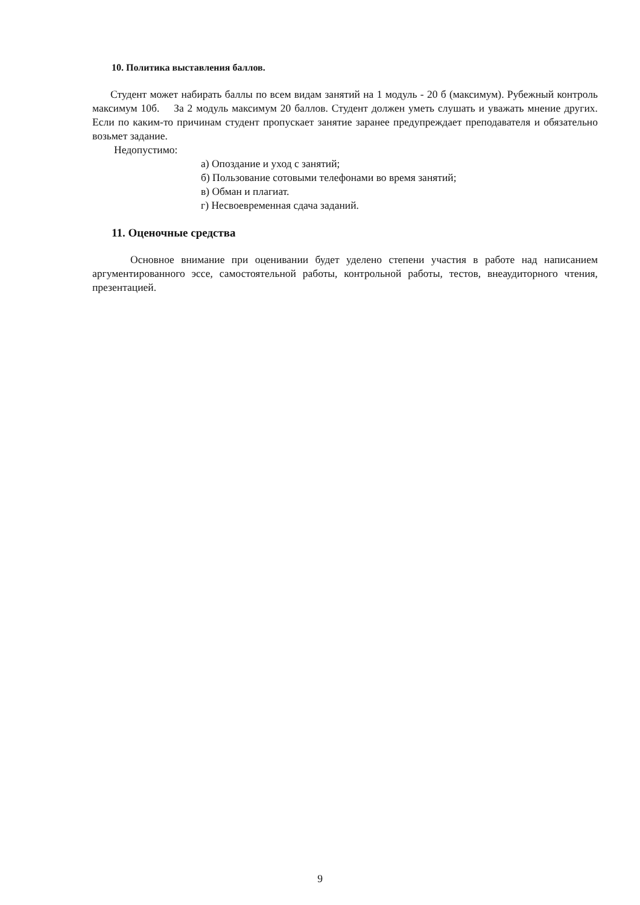10. Политика выставления баллов.
Студент может набирать баллы по всем видам занятий на 1 модуль - 20 б (максимум). Рубежный контроль максимум 10б. За 2 модуль максимум 20 баллов. Студент должен уметь слушать и уважать мнение других. Если по каким-то причинам студент пропускает занятие заранее предупреждает преподавателя и обязательно возьмет задание.
Недопустимо:
а) Опоздание и уход с занятий;
б) Пользование сотовыми телефонами во время занятий;
в) Обман и плагиат.
г) Несвоевременная сдача заданий.
11. Оценочные средства
Основное внимание при оценивании будет уделено степени участия в работе над написанием аргументированного эссе, самостоятельной работы, контрольной работы, тестов, внеаудиторного чтения, презентацией.
9